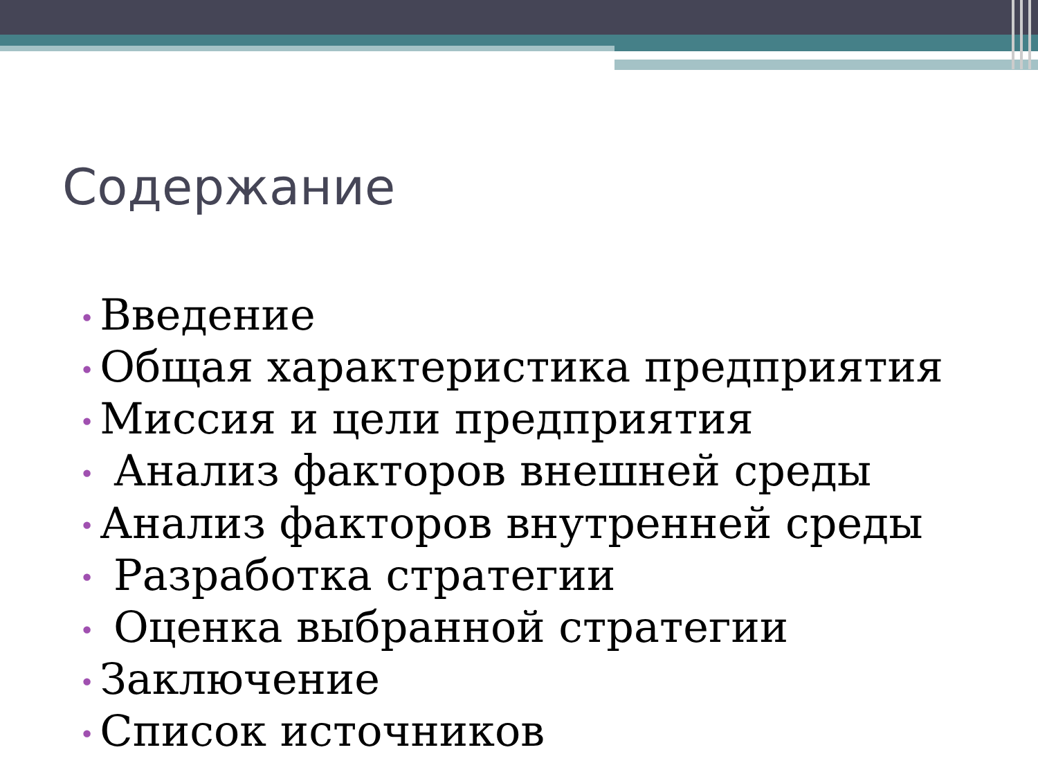Содержание
• Введение
• Общая характеристика предприятия
• Миссия и цели предприятия
• Анализ факторов внешней среды
• Анализ факторов внутренней среды
• Разработка стратегии
• Оценка выбранной стратегии
• Заключение
• Список источников